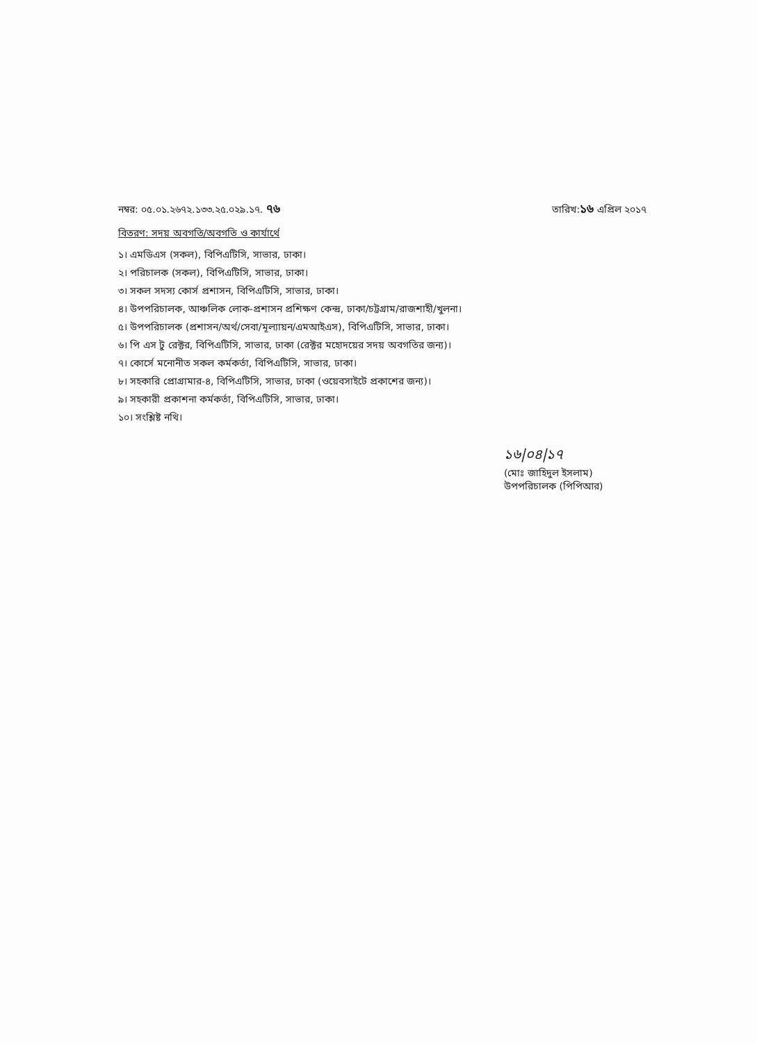নম্বর: ০৫.০১.২৬৭২.১৩৩.২৫.০২৯.১৭. ৭৬ তারিখ:১৬ এপ্রিল ২০১৭
বিতরণ: সদয় অবগতি/অবগতি ও কার্যার্থে
১। এমডিএস (সকল), বিপিএটিসি, সাভার, ঢাকা।
২। পরিচালক (সকল), বিপিএটিসি, সাভার, ঢাকা।
৩। সকল সদস্য কোর্স প্রশাসন, বিপিএটিসি, সাভার, ঢাকা।
৪। উপপরিচালক, আঞ্চলিক লোক-প্রশাসন প্রশিক্ষণ কেন্দ্র, ঢাকা/চট্টগ্রাম/রাজশাহী/খুলনা।
৫। উপপরিচালক (প্রশাসন/অর্থ/সেবা/মূল্যায়ন/এমআইএস), বিপিএটিসি, সাভার, ঢাকা।
৬। পি এস টু রেক্টর, বিপিএটিসি, সাভার, ঢাকা (রেক্টর মহোদয়ের সদয় অবগতির জন্য)।
৭। কোর্সে মনোনীত সকল কর্মকর্তা, বিপিএটিসি, সাভার, ঢাকা।
৮। সহকারি প্রোগ্রামার-৪, বিপিএটিসি, সাভার, ঢাকা (ওয়েবসাইটে প্রকাশের জন্য)।
৯। সহকারী প্রকাশনা কর্মকর্তা, বিপিএটিসি, সাভার, ঢাকা।
১০। সংশ্লিষ্ট নথি।
১৬|০৪|১৭
(মোঃ জাহিদুল ইসলাম)
উপপরিচালক (পিপিআর)